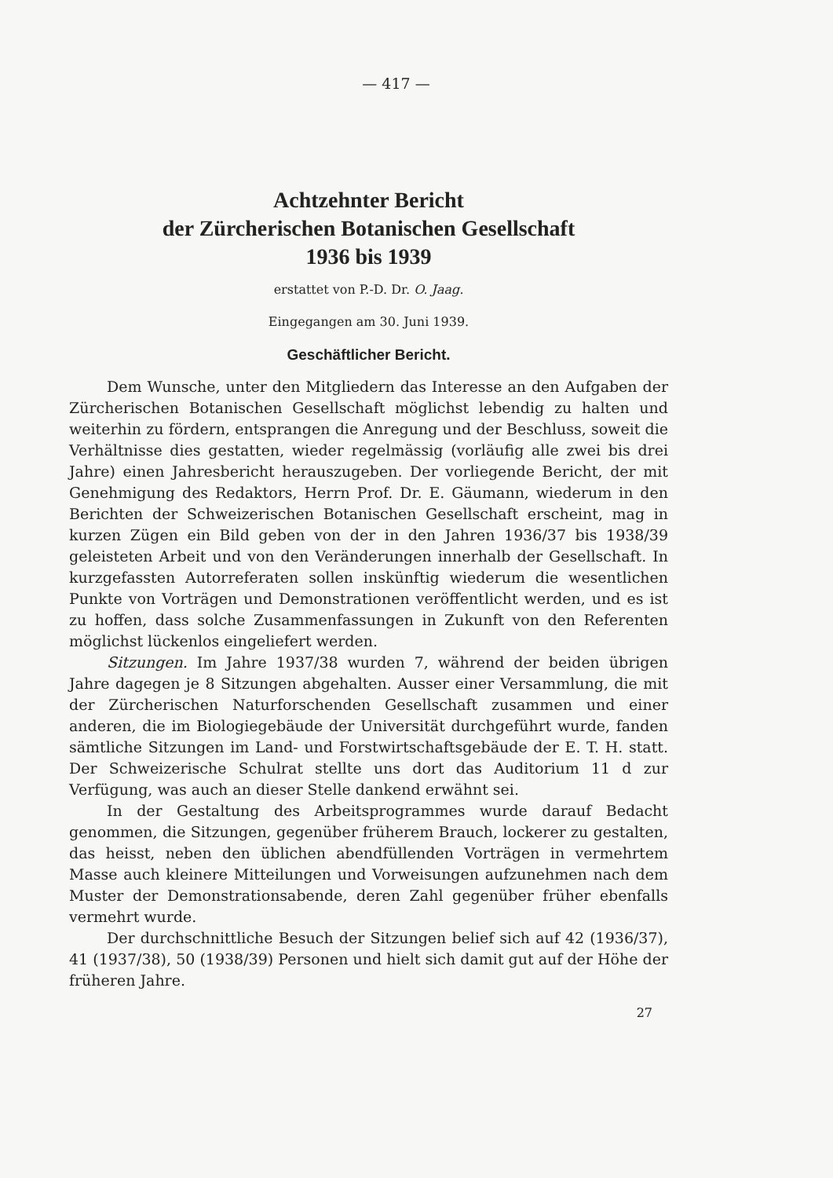— 417 —
Achtzehnter Bericht
der Zürcherischen Botanischen Gesellschaft
1936 bis 1939
erstattet von P.-D. Dr. O. Jaag.
Eingegangen am 30. Juni 1939.
Geschäftlicher Bericht.
Dem Wunsche, unter den Mitgliedern das Interesse an den Aufgaben der Zürcherischen Botanischen Gesellschaft möglichst lebendig zu halten und weiterhin zu fördern, entsprangen die Anregung und der Beschluss, soweit die Verhältnisse dies gestatten, wieder regelmässig (vorläufig alle zwei bis drei Jahre) einen Jahresbericht herauszugeben. Der vorliegende Bericht, der mit Genehmigung des Redaktors, Herrn Prof. Dr. E. Gäumann, wiederum in den Berichten der Schweizerischen Botanischen Gesellschaft erscheint, mag in kurzen Zügen ein Bild geben von der in den Jahren 1936/37 bis 1938/39 geleisteten Arbeit und von den Veränderungen innerhalb der Gesellschaft. In kurzgefassten Autorreferaten sollen inskünftig wiederum die wesentlichen Punkte von Vorträgen und Demonstrationen veröffentlicht werden, und es ist zu hoffen, dass solche Zusammenfassungen in Zukunft von den Referenten möglichst lückenlos eingeliefert werden.
Sitzungen. Im Jahre 1937/38 wurden 7, während der beiden übrigen Jahre dagegen je 8 Sitzungen abgehalten. Ausser einer Versammlung, die mit der Zürcherischen Naturforschenden Gesellschaft zusammen und einer anderen, die im Biologiegebäude der Universität durchgeführt wurde, fanden sämtliche Sitzungen im Land- und Forstwirtschaftsgebäude der E. T. H. statt. Der Schweizerische Schulrat stellte uns dort das Auditorium 11 d zur Verfügung, was auch an dieser Stelle dankend erwähnt sei.
In der Gestaltung des Arbeitsprogrammes wurde darauf Bedacht genommen, die Sitzungen, gegenüber früherem Brauch, lockerer zu gestalten, das heisst, neben den üblichen abendfüllenden Vorträgen in vermehrtem Masse auch kleinere Mitteilungen und Vorweisungen aufzunehmen nach dem Muster der Demonstrationsabende, deren Zahl gegenüber früher ebenfalls vermehrt wurde.
Der durchschnittliche Besuch der Sitzungen belief sich auf 42 (1936/37), 41 (1937/38), 50 (1938/39) Personen und hielt sich damit gut auf der Höhe der früheren Jahre.
27